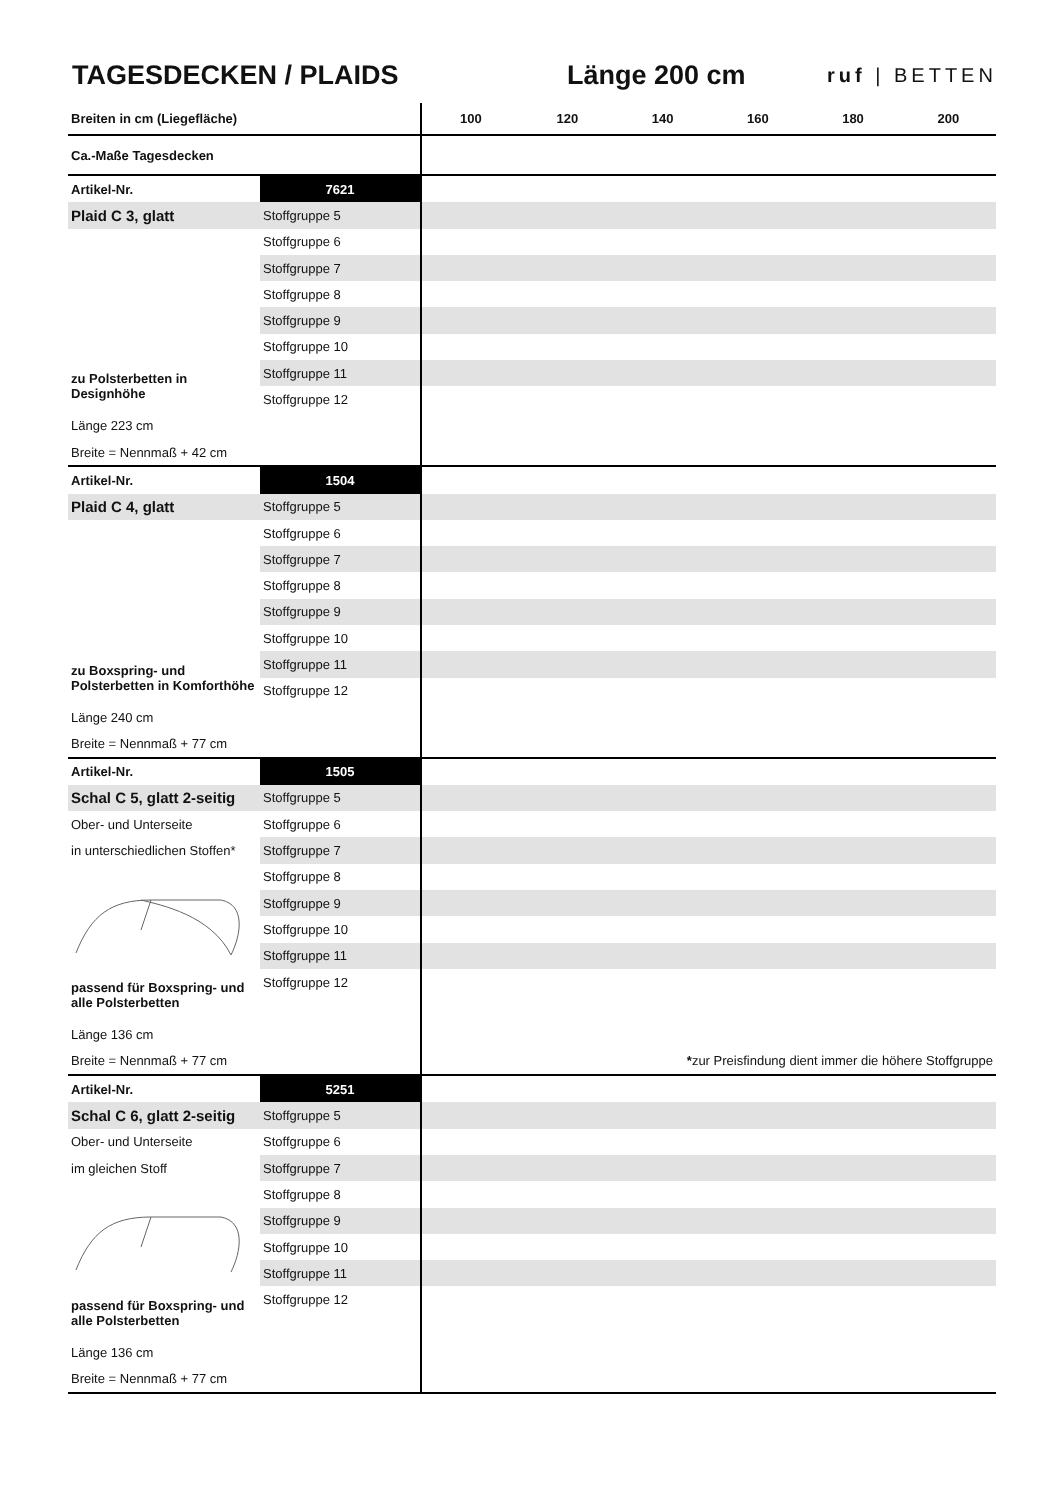TAGESDECKEN / PLAIDS Länge 200 cm
ruf | BETTEN
| Breiten in cm (Liegefläche) | | 100 | 120 | 140 | 160 | 180 | 200 |
| --- | --- | --- | --- | --- | --- | --- | --- |
| Ca.-Maße Tagesdecken | | | | | | | |
| Artikel-Nr. | 7621 | | | | | | |
| Plaid C 3, glatt | Stoffgruppe 5 | | | | | | |
| | Stoffgruppe 6 | | | | | | |
| | Stoffgruppe 7 | | | | | | |
| | Stoffgruppe 8 | | | | | | |
| | Stoffgruppe 9 | | | | | | |
| | Stoffgruppe 10 | | | | | | |
| zu Polsterbetten in Designhöhe | Stoffgruppe 11 | | | | | | |
| | Stoffgruppe 12 | | | | | | |
| Länge 223 cm | | | | | | | |
| Breite = Nennmaß + 42 cm | | | | | | | |
| Artikel-Nr. | 1504 | | | | | | |
| Plaid C 4, glatt | Stoffgruppe 5 | | | | | | |
| | Stoffgruppe 6 | | | | | | |
| | Stoffgruppe 7 | | | | | | |
| | Stoffgruppe 8 | | | | | | |
| | Stoffgruppe 9 | | | | | | |
| | Stoffgruppe 10 | | | | | | |
| zu Boxspring- und Polsterbetten in Komforthöhe | Stoffgruppe 11 | | | | | | |
| | Stoffgruppe 12 | | | | | | |
| Länge 240 cm | | | | | | | |
| Breite = Nennmaß + 77 cm | | | | | | | |
| Artikel-Nr. | 1505 | | | | | | |
| Schal C 5, glatt 2-seitig | Stoffgruppe 5 | | | | | | |
| Ober- und Unterseite | Stoffgruppe 6 | | | | | | |
| in unterschiedlichen Stoffen* | Stoffgruppe 7 | | | | | | |
| | Stoffgruppe 8 | | | | | | |
| | Stoffgruppe 9 | | | | | | |
| | Stoffgruppe 10 | | | | | | |
| | Stoffgruppe 11 | | | | | | |
| passend für Boxspring- und alle Polsterbetten | Stoffgruppe 12 | | | | | | |
| Länge 136 cm | | | | | | | |
| Breite = Nennmaß + 77 cm | | * zur Preisfindung dient immer die höhere Stoffgruppe | | | | | |
| Artikel-Nr. | 5251 | | | | | | |
| Schal C 6, glatt 2-seitig | Stoffgruppe 5 | | | | | | |
| Ober- und Unterseite | Stoffgruppe 6 | | | | | | |
| im gleichen Stoff | Stoffgruppe 7 | | | | | | |
| | Stoffgruppe 8 | | | | | | |
| | Stoffgruppe 9 | | | | | | |
| | Stoffgruppe 10 | | | | | | |
| | Stoffgruppe 11 | | | | | | |
| passend für Boxspring- und alle Polsterbetten | Stoffgruppe 12 | | | | | | |
| Länge 136 cm | | | | | | | |
| Breite = Nennmaß + 77 cm | | | | | | | |